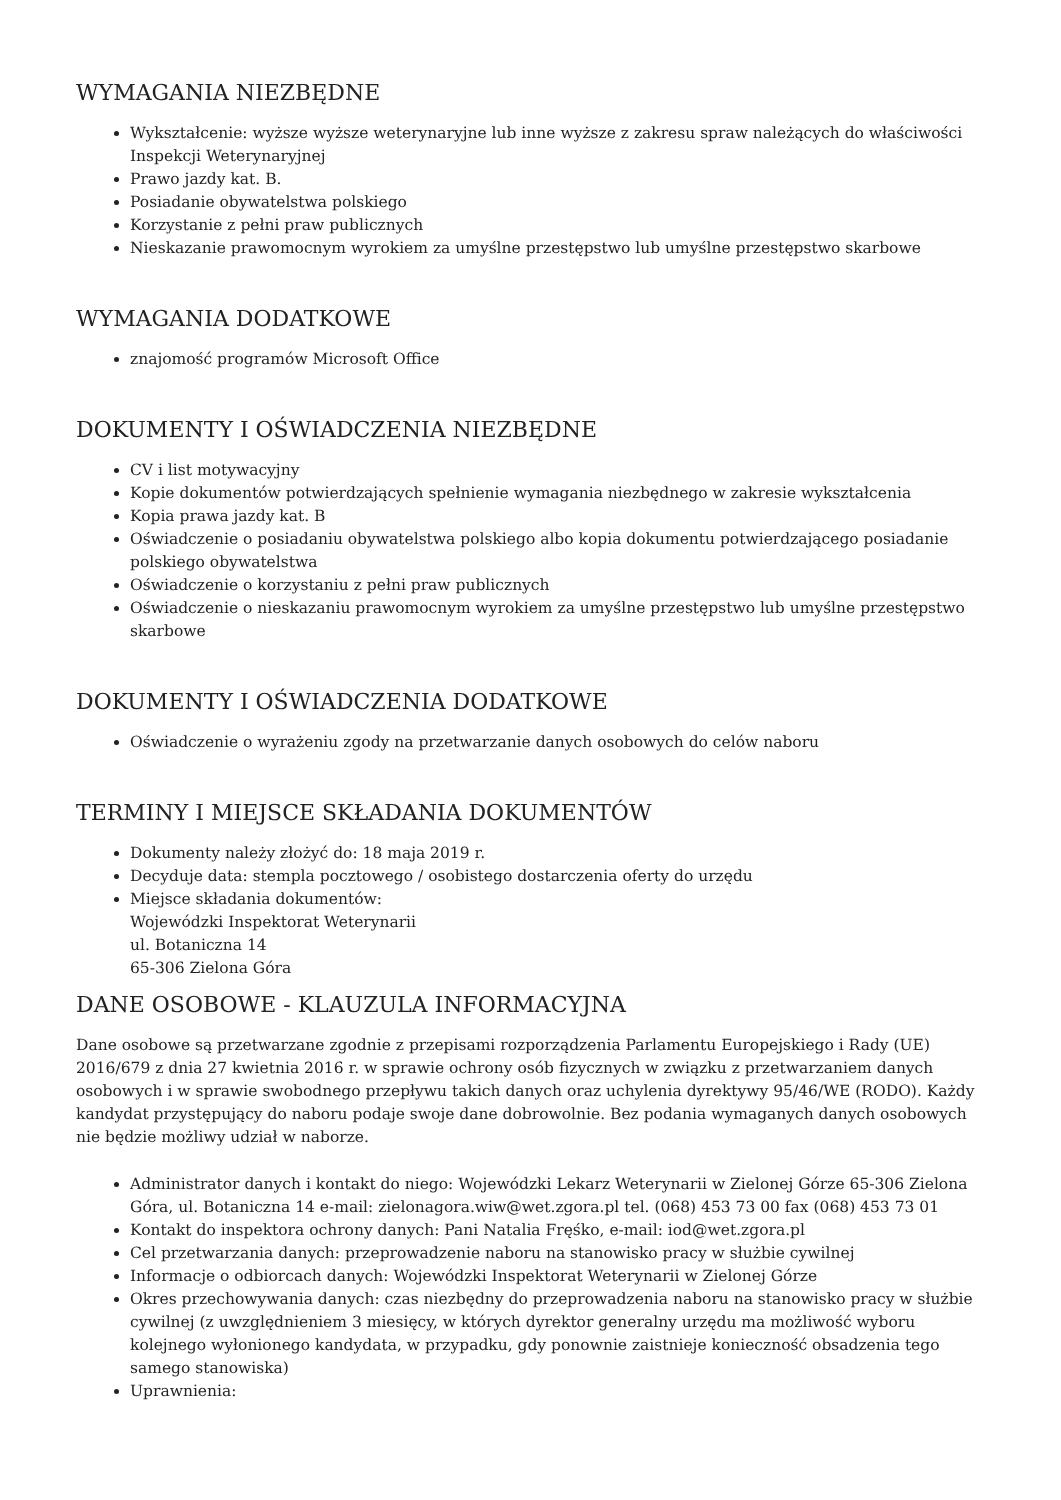WYMAGANIA NIEZBĘDNE
Wykształcenie: wyższe wyższe weterynaryjne lub inne wyższe z zakresu spraw należących do właściwości Inspekcji Weterynaryjnej
Prawo jazdy kat. B.
Posiadanie obywatelstwa polskiego
Korzystanie z pełni praw publicznych
Nieskazanie prawomocnym wyrokiem za umyślne przestępstwo lub umyślne przestępstwo skarbowe
WYMAGANIA DODATKOWE
znajomość programów Microsoft Office
DOKUMENTY I OŚWIADCZENIA NIEZBĘDNE
CV i list motywacyjny
Kopie dokumentów potwierdzających spełnienie wymagania niezbędnego w zakresie wykształcenia
Kopia prawa jazdy kat. B
Oświadczenie o posiadaniu obywatelstwa polskiego albo kopia dokumentu potwierdzającego posiadanie polskiego obywatelstwa
Oświadczenie o korzystaniu z pełni praw publicznych
Oświadczenie o nieskazaniu prawomocnym wyrokiem za umyślne przestępstwo lub umyślne przestępstwo skarbowe
DOKUMENTY I OŚWIADCZENIA DODATKOWE
Oświadczenie o wyrażeniu zgody na przetwarzanie danych osobowych do celów naboru
TERMINY I MIEJSCE SKŁADANIA DOKUMENTÓW
Dokumenty należy złożyć do: 18 maja 2019 r.
Decyduje data: stempla pocztowego / osobistego dostarczenia oferty do urzędu
Miejsce składania dokumentów:
Wojewódzki Inspektorat Weterynarii
ul. Botaniczna 14
65-306 Zielona Góra
DANE OSOBOWE - KLAUZULA INFORMACYJNA
Dane osobowe są przetwarzane zgodnie z przepisami rozporządzenia Parlamentu Europejskiego i Rady (UE) 2016/679 z dnia 27 kwietnia 2016 r. w sprawie ochrony osób fizycznych w związku z przetwarzaniem danych osobowych i w sprawie swobodnego przepływu takich danych oraz uchylenia dyrektywy 95/46/WE (RODO). Każdy kandydat przystępujący do naboru podaje swoje dane dobrowolnie. Bez podania wymaganych danych osobowych nie będzie możliwy udział w naborze.
Administrator danych i kontakt do niego: Wojewódzki Lekarz Weterynarii w Zielonej Górze 65-306 Zielona Góra, ul. Botaniczna 14 e-mail: zielonagora.wiw@wet.zgora.pl tel. (068) 453 73 00 fax (068) 453 73 01
Kontakt do inspektora ochrony danych: Pani Natalia Fręśko, e-mail: iod@wet.zgora.pl
Cel przetwarzania danych: przeprowadzenie naboru na stanowisko pracy w służbie cywilnej
Informacje o odbiorcach danych: Wojewódzki Inspektorat Weterynarii w Zielonej Górze
Okres przechowywania danych: czas niezbędny do przeprowadzenia naboru na stanowisko pracy w służbie cywilnej (z uwzględnieniem 3 miesięcy, w których dyrektor generalny urzędu ma możliwość wyboru kolejnego wyłonionego kandydata, w przypadku, gdy ponownie zaistnieje konieczność obsadzenia tego samego stanowiska)
Uprawnienia: